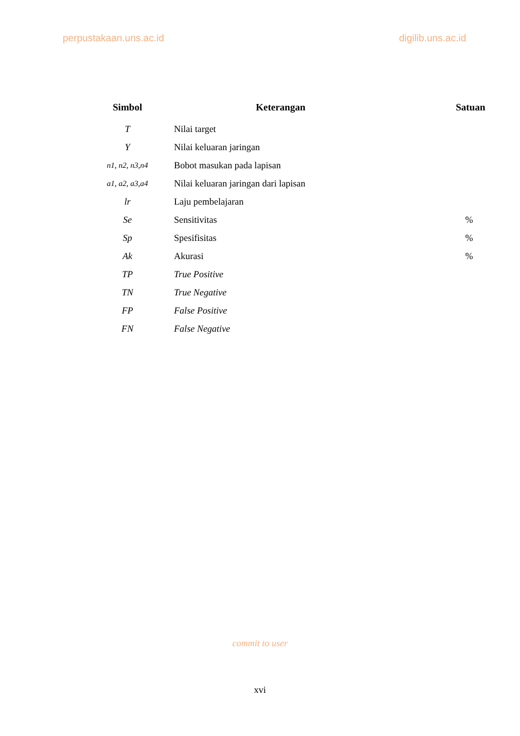perpustakaan.uns.ac.id digilib.uns.ac.id
| Simbol | Keterangan | Satuan |
| --- | --- | --- |
| T | Nilai target | |
| Y | Nilai keluaran jaringan | |
| n1, n2, n3,n4 | Bobot masukan pada lapisan | |
| a1, a2, a3,a4 | Nilai keluaran jaringan dari lapisan | |
| lr | Laju pembelajaran | |
| Se | Sensitivitas | % |
| Sp | Spesifisitas | % |
| Ak | Akurasi | % |
| TP | True Positive | |
| TN | True Negative | |
| FP | False Positive | |
| FN | False Negative | |
commit to user
xvi